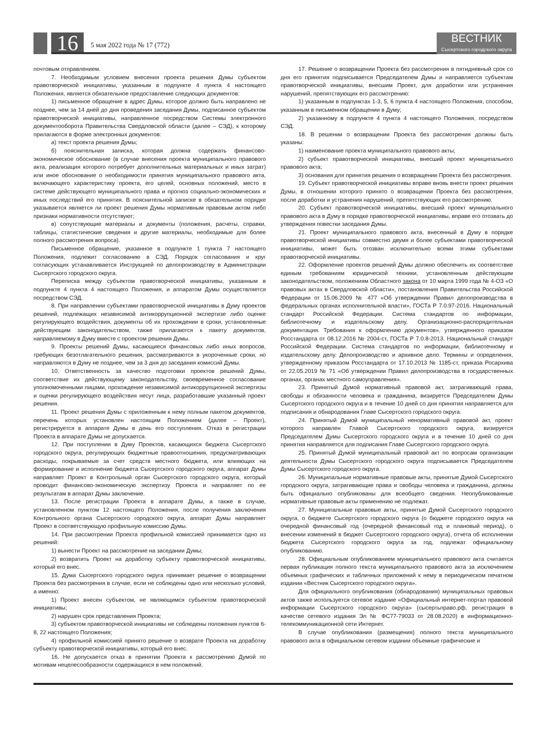16 5 мая 2022 года № 17 (772)
ВЕСТНИК
Сысертского городского округа
почтовым отправлением.
7. Необходимым условием внесения проекта решения Думы субъектом правотворческой инициативы, указанным в подпункте 4 пункта 4 настоящего Положения, является обязательное предоставление следующих документов:
1) письменное обращение в адрес Думы, которое должно быть направлено не позднее, чем за 14 дней до дня проведения заседания Думы, подписанное субъектом правотворческой инициативы, направленное посредством Системы электронного документооборота Правительства Свердловской области (далее – СЭД), к которому прилагаются в форме электронных документов:
а) текст проекта решения Думы;
б) пояснительная записка, которая должна содержать финансово-экономическое обоснование (в случае внесения проекта муниципального правового акта, реализация которого потребует дополнительных материальных и иных затрат) или иное обоснование о необходимости принятия муниципального правового акта, включающего характеристику проекта, его целей, основных положений, место в системе действующего муниципального права и прогноз социально-экономических и иных последствий его принятия. В пояснительной записке в обязательном порядке указывается является ли проект решения Думы нормативным правовым актом либо признаки нормативности отсутствуют;
в) сопутствующие материалы и документы (положения, расчеты, справки, таблицы, статистические сведения и другие материалы, необходимые для более полного рассмотрения вопроса).
Письменное обращение, указанное в подпункте 1 пункта 7 настоящего Положения, подлежит согласованию в СЭД. Порядок согласования и круг согласующих устанавливается Инструкцией по делопроизводству в Администрации Сысертского городского округа.
Переписка между субъектом правотворческой инициативы, указанным в подпункте 4 пункта 4 настоящего Положения, и аппаратом Думы осуществляется посредством СЭД.
8. При направлении субъектами правотворческой инициативы в Думу проектов решений, подлежащих независимой антикоррупционной экспертизе либо оценке регулирующего воздействия, документы об их прохождении в сроки, установленные действующим законодательством, также прилагаются к пакету документов, направляемому в Думу вместе с проектом решения Думы.
9. Проекты решений Думы, касающиеся финансовых либо иных вопросов, требующих безотлагательного решения, рассматриваются в укороченные сроки, но направляются в Думу не позднее, чем за 3 дня до заседания комиссий Думы.
10. Ответственность за качество подготовки проектов решений Думы, соответствие их действующему законодательству, своевременное согласование уполномоченными лицами, прохождение независимой антикоррупционной экспертизы и оценки регулирующего воздействия несут лица, разработавшие указанный проект решения.
11. Проект решения Думы с приложенным к нему полным пакетом документов, перечень которых установлен настоящим Положением (далее – Проект), регистрируется в аппарате Думы в день его поступления. Отказ в регистрации Проекта в аппарате Думы не допускается.
12. При поступлении в Думу Проектов, касающихся бюджета Сысертского городского округа, регулирующих бюджетные правоотношения, предусматривающих расходы, покрываемые за счет средств местного бюджета, или влияющих на формирование и исполнение бюджета Сысертского городского округа, аппарат Думы направляет Проект в Контрольный орган Сысертского городского округа, который проводит финансово-экономическую экспертизу Проекта и направляет по ее результатам в аппарат Думы заключение.
13. После регистрации Проекта в аппарате Думы, а также в случае, установленном пунктом 12 настоящего Положения, после получения заключения Контрольного органа Сысертского городского округа, аппарат Думы направляет Проект в соответствующую профильную комиссию Думы.
14. При рассмотрении Проекта профильной комиссией принимается одно из решений:
1) вынести Проект на рассмотрение на заседании Думы;
2) возвратить Проект на доработку субъекту правотворческой инициативы, который его внес.
15. Дума Сысертского городского округа принимает решение о возвращении Проекта без рассмотрения в случае, если не соблюдены одно или несколько условий, а именно:
1) Проект внесен субъектом, не являющимся субъектом правотворческой инициативы;
2) нарушен срок представления Проекта;
3) субъектом правотворческой инициативы не соблюдены положения пунктов 6-8, 22 настоящего Положения;
4) профильной комиссией принято решение о возврате Проекта на доработку субъекту правотворческой инициативы, который его внес.
16. Не допускается отказ в принятии Проекта к рассмотрению Думой по мотивам нецелесообразности содержащихся в нем положений.
17. Решение о возвращении Проекта без рассмотрения в пятидневный срок со дня его принятия подписывается Председателем Думы и направляется субъектам правотворческой инициативы, внесшим Проект, для доработки или устранения нарушений, препятствующих его рассмотрению:
1) указанным в подпунктах 1-3, 5, 6 пункта 4 настоящего Положения, способом, указанным в письменном обращении в Думу;
2) указанному в подпункте 4 пункта 4 настоящего Положения, посредством СЭД.
18. В решении о возвращении Проекта без рассмотрения должны быть указаны:
1) наименование проекта муниципального правового акты;
2) субъект правотворческой инициативы, внесший проект муниципального правового акта;
3) основания для принятия решения о возвращении Проекта без рассмотрения.
19. Субъект правотворческой инициативы вправе вновь внести проект решения Думы, в отношении которого принято о возвращении Проекта без рассмотрения, после доработки и устранения нарушений, препятствующих его рассмотрению.
20. Субъект правотворческой инициативы, внесший проект муниципального правового акта в Думу в порядке правотворческой инициативы, вправе его отозвать до утверждения повестки заседания Думы.
21. Проект муниципального правового акта, внесенный в Думу в порядке правотворческой инициативы совместно двумя и более субъектами правотворческой инициативы, может быть отозван исключительно всеми этими субъектами правотворческой инициативы.
22. Оформление проектов решений Думы должно обеспечить их соответствие единым требованиям юридической техники, установленным действующим законодательством, положениям Областного закона от 10 марта 1999 года № 4-ОЗ «О правовых актах в Свердловской области», постановления Правительства Российской Федерации от 15.06.2009 № 477 «Об утверждении Правил делопроизводства в федеральных органах исполнительной власти», ГОСТа Р 7.0.97-2016. Национальный стандарт Российской Федерации. Система стандартов по информации, библиотечному и издательскому делу. Организационно-распорядительная документация. Требования к оформлению документов», утвержденного приказом Росстандарта от 08.12.2016 № 2004-ст, ГОСТа Р 7.0.8-2013. Национальный стандарт Российской Федерации. Система стандартов по информации, библиотечному и издательскому делу. Делопроизводство и архивное дело. Термины и определения, утвержденному приказом Росстандарта от 17.10.2013 № 1185-ст, приказа Росархива от 22.05.2019 № 71 «Об утверждении Правил делопроизводства в государственных органах, органах местного самоуправления».
23. Принятый Думой нормативный правовой акт, затрагивающий права, свободы и обязанности человека и гражданина, визируется Председателем Думы Сысертского городского округа и в течение 10 дней со дня принятия направляется для подписания и обнародования Главе Сысертского городского округа.
24. Принятый Думой муниципальный ненормативный правовой акт, проект которого направлен Главой Сысертского городского округа, визируется Председателем Думы Сысертского городского округа и в течение 10 дней со дня принятия направляется для подписания Главе Сысертского городского округа.
25. Принятый Думой муниципальный правовой акт по вопросам организации деятельности Думы Сысертского городского округа подписывается Председателем Думы Сысертского городского округа.
26. Муниципальные нормативные правовые акты, принятые Думой Сысертского городского округа, затрагивающие права и свободы человека и гражданина, должны быть официально опубликованы для всеобщего сведения. Неопубликованные нормативные правовые акты применению не подлежат.
27. Муниципальные правовые акты, принятые Думой Сысертского городского округа, о бюджете Сысертского городского округа (о бюджете городского округа на очередной финансовый год (очередной финансовый год и плановый период), о внесении изменений в бюджет Сысертского городского округа), отчета об исполнении бюджета Сысертского городского округа за год, подлежат официальному опубликованию.
28. Официальным опубликованием муниципального правового акта считается первая публикация полного текста муниципального правового акта за исключением объемных графических и табличных приложений к нему в периодическом печатном издании «Вестник Сысертского городского округа».
Для официального опубликования (обнародования) муниципальных правовых актов также используется сетевое издание «Официальный интернет-портал правовой информации Сысертского городского округа» (сысертьправо.рф, регистрация в качестве сетевого издания Эл № ФС77-79033 от 28.08.2020) в информационно-телекоммуникационной сети Интернет.
В случае опубликования (размещения) полного текста муниципального правового акта в официальном сетевом издании объемные графические и